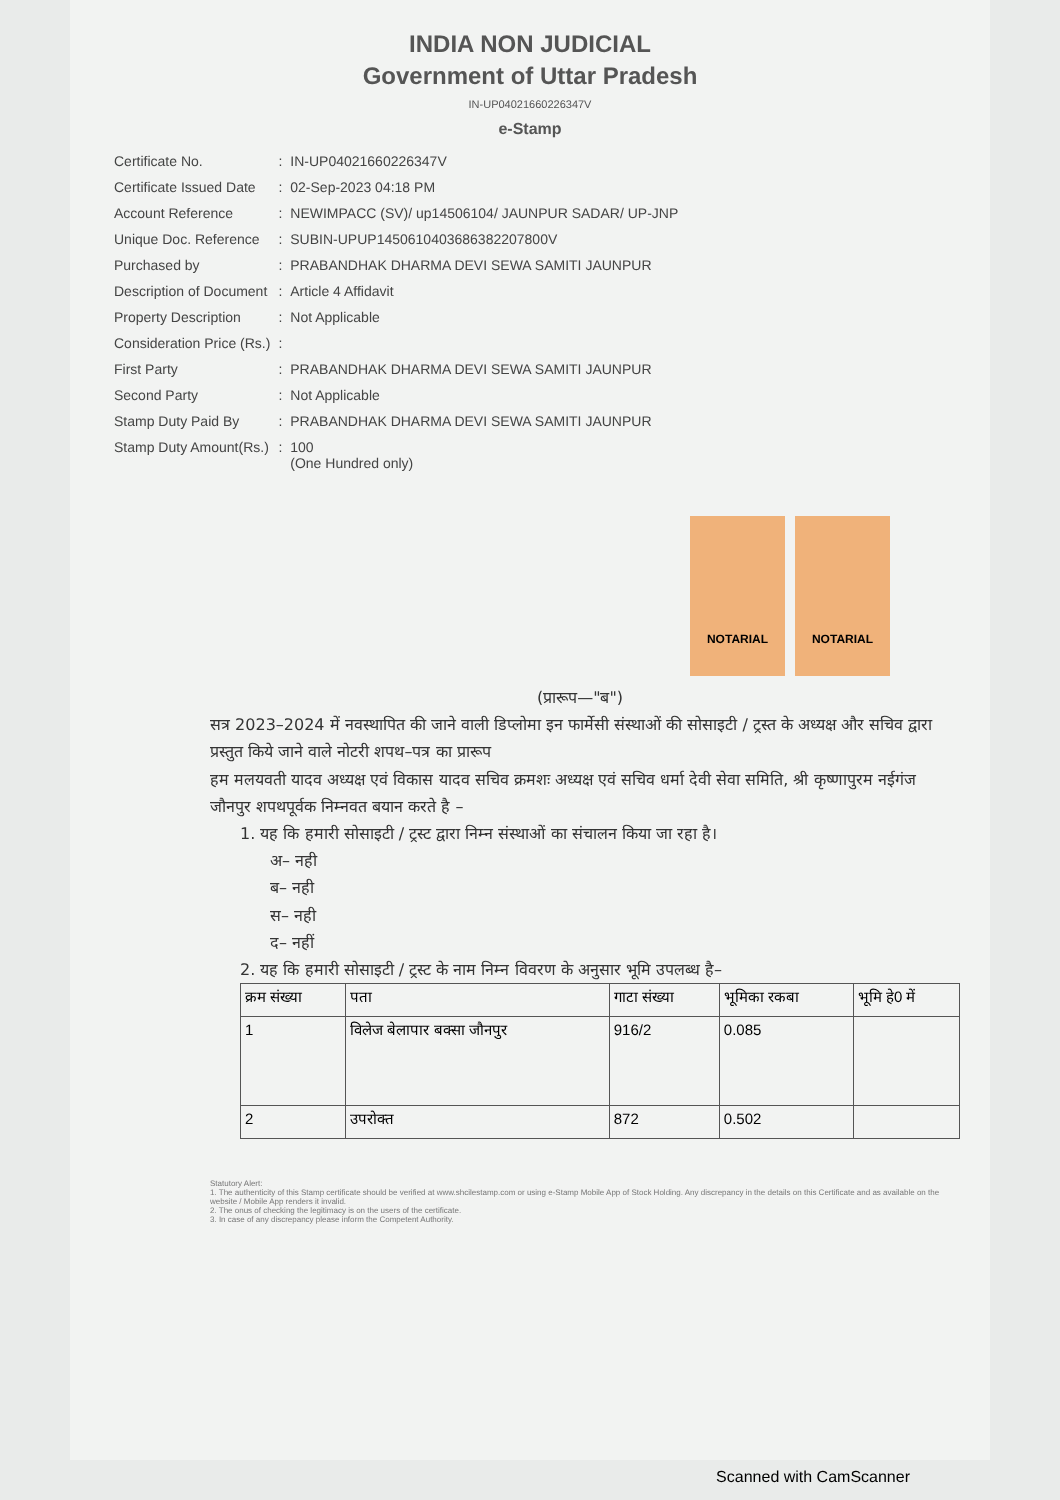INDIA NON JUDICIAL
Government of Uttar Pradesh
IN-UP04021660226347V
e-Stamp
| Certificate No. | : | IN-UP04021660226347V |
| Certificate Issued Date | : | 02-Sep-2023 04:18 PM |
| Account Reference | : | NEWIMPACC (SV)/ up14506104/ JAUNPUR SADAR/ UP-JNP |
| Unique Doc. Reference | : | SUBIN-UPUP14506104036863822078​00V |
| Purchased by | : | PRABANDHAK DHARMA DEVI SEWA SAMITI JAUNPUR |
| Description of Document | : | Article 4 Affidavit |
| Property Description | : | Not Applicable |
| Consideration Price (Rs.) | : | |
| First Party | : | PRABANDHAK DHARMA DEVI SEWA SAMITI JAUNPUR |
| Second Party | : | Not Applicable |
| Stamp Duty Paid By | : | PRABANDHAK DHARMA DEVI SEWA SAMITI JAUNPUR |
| Stamp Duty Amount(Rs.) | : | 100 (One Hundred only) |
NOTARIAL NOTARIAL
(प्रारूप—"ब")
सत्र 2023–2024 में नवस्थापित की जाने वाली डिप्लोमा इन फार्मेसी संस्थाओं की सोसाइटी / ट्रस्त के अध्यक्ष और सचिव द्वारा प्रस्तुत किये जाने वाले नोटरी शपथ–पत्र का प्रारूप
हम मलयवती यादव अध्यक्ष एवं विकास यादव सचिव क्रमशः अध्यक्ष एवं सचिव धर्मा देवी सेवा समिति, श्री कृष्णापुरम नईगंज जौनपुर शपथपूर्वक निम्नवत बयान करते है –
1. यह कि हमारी सोसाइटी / ट्रस्ट द्वारा निम्न संस्थाओं का संचालन किया जा रहा है।
अ– नही
ब– नही
स– नही
द– नहीं
2. यह कि हमारी सोसाइटी / ट्रस्ट के नाम निम्न विवरण के अनुसार भूमि उपलब्ध है–
| क्रम संख्या | पता | गाटा संख्या | भूमिका रकबा | भूमि हे0 में |
| --- | --- | --- | --- | --- |
| 1 | विलेज बेलापार बक्सा जौनपुर | 916/2 | 0.085 | |
| 2 | उपरोक्त | 872 | 0.502 | |
Statutory Alert:
1. The authenticity of this Stamp certificate should be verified at www.shcilestamp.com or using e-Stamp Mobile App of Stock Holding. Any discrepancy in the details on this Certificate and as available on the website / Mobile App renders it invalid.
2. The onus of checking the legitimacy is on the users of the certificate.
3. In case of any discrepancy please inform the Competent Authority.
Scanned with CamScanner